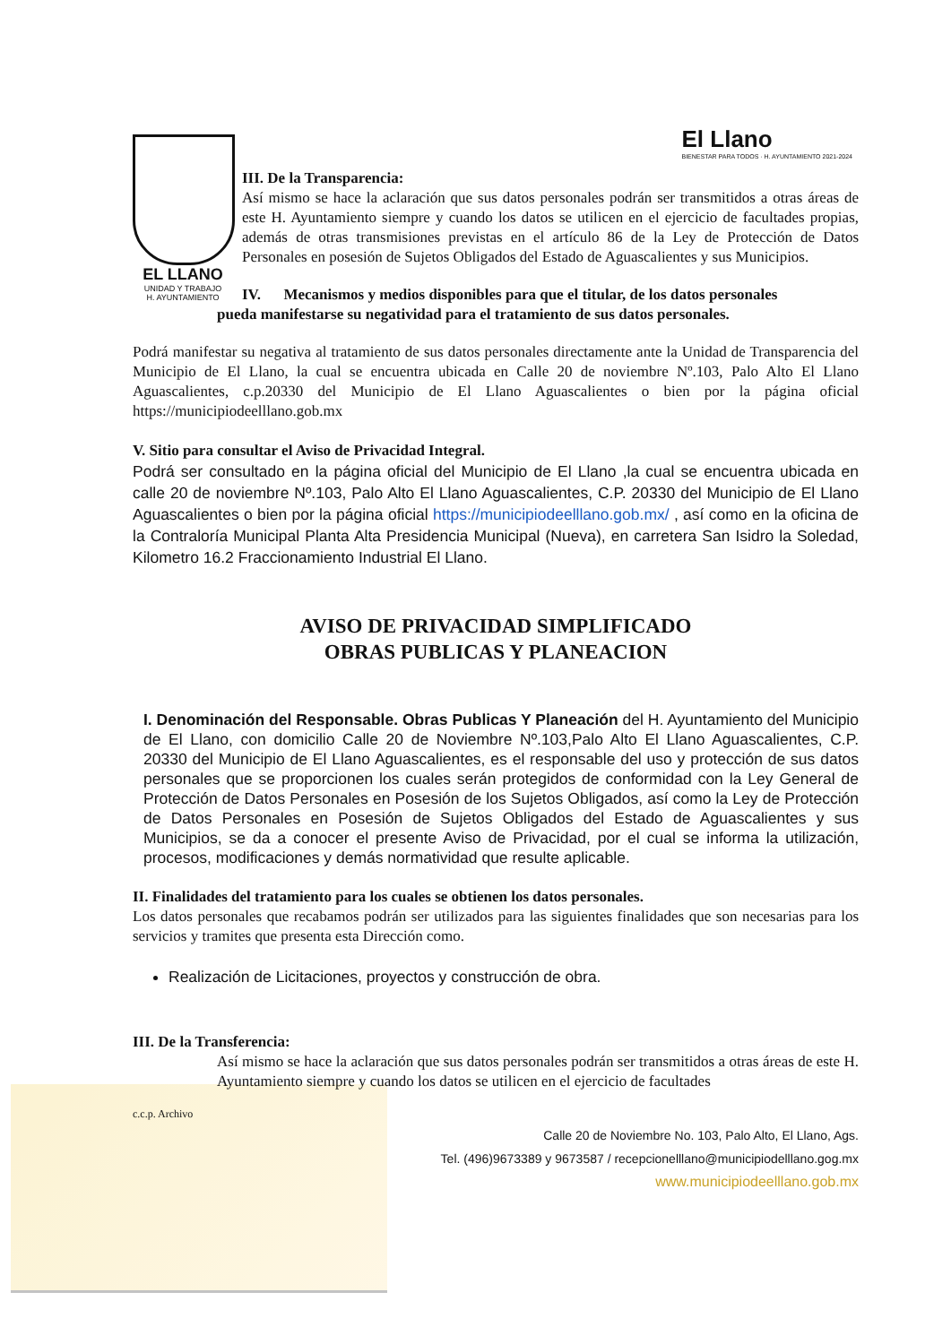El Llano
BIENESTAR PARA TODOS · H. AYUNTAMIENTO 2021-2024
EL LLANO
UNIDAD Y TRABAJO
H. AYUNTAMIENTO
III. De la Transparencia:
Así mismo se hace la aclaración que sus datos personales podrán ser transmitidos a otras áreas de este H. Ayuntamiento siempre y cuando los datos se utilicen en el ejercicio de facultades propias, además de otras transmisiones previstas en el artículo 86 de la Ley de Protección de Datos Personales en posesión de Sujetos Obligados del Estado de Aguascalientes y sus Municipios.
IV. Mecanismos y medios disponibles para que el titular, de los datos personales
pueda manifestarse su negatividad para el tratamiento de sus datos personales.
Podrá manifestar su negativa al tratamiento de sus datos personales directamente ante la Unidad de Transparencia del Municipio de El Llano, la cual se encuentra ubicada en Calle 20 de noviembre Nº.103, Palo Alto El Llano Aguascalientes, c.p.20330 del Municipio de El Llano Aguascalientes o bien por la página oficial https://municipiodeelllano.gob.mx
V. Sitio para consultar el Aviso de Privacidad Integral.
Podrá ser consultado en la página oficial del Municipio de El Llano ,la cual se encuentra ubicada en calle 20 de noviembre Nº.103, Palo Alto El Llano Aguascalientes, C.P. 20330 del Municipio de El Llano Aguascalientes o bien por la página oficial https://municipiodeelllano.gob.mx/ , así como en la oficina de la Contraloría Municipal Planta Alta Presidencia Municipal (Nueva), en carretera San Isidro la Soledad, Kilometro 16.2 Fraccionamiento Industrial El Llano.
AVISO DE PRIVACIDAD SIMPLIFICADO
OBRAS PUBLICAS Y PLANEACION
I. Denominación del Responsable. Obras Publicas Y Planeación del H. Ayuntamiento del Municipio de El Llano, con domicilio Calle 20 de Noviembre Nº.103,Palo Alto El Llano Aguascalientes, C.P. 20330 del Municipio de El Llano Aguascalientes, es el responsable del uso y protección de sus datos personales que se proporcionen los cuales serán protegidos de conformidad con la Ley General de Protección de Datos Personales en Posesión de los Sujetos Obligados, así como la Ley de Protección de Datos Personales en Posesión de Sujetos Obligados del Estado de Aguascalientes y sus Municipios, se da a conocer el presente Aviso de Privacidad, por el cual se informa la utilización, procesos, modificaciones y demás normatividad que resulte aplicable.
II. Finalidades del tratamiento para los cuales se obtienen los datos personales.
Los datos personales que recabamos podrán ser utilizados para las siguientes finalidades que son necesarias para los servicios y tramites que presenta esta Dirección como.
Realización de Licitaciones, proyectos y construcción de obra.
III. De la Transferencia:
Así mismo se hace la aclaración que sus datos personales podrán ser transmitidos a otras áreas de este H. Ayuntamiento siempre y cuando los datos se utilicen en el ejercicio de facultades
c.c.p. Archivo
Calle 20 de Noviembre No. 103, Palo Alto, El Llano, Ags.
Tel. (496)9673389 y 9673587 / recepcionelllano@municipiodelllano.gog.mx
www.municipiodeelllano.gob.mx